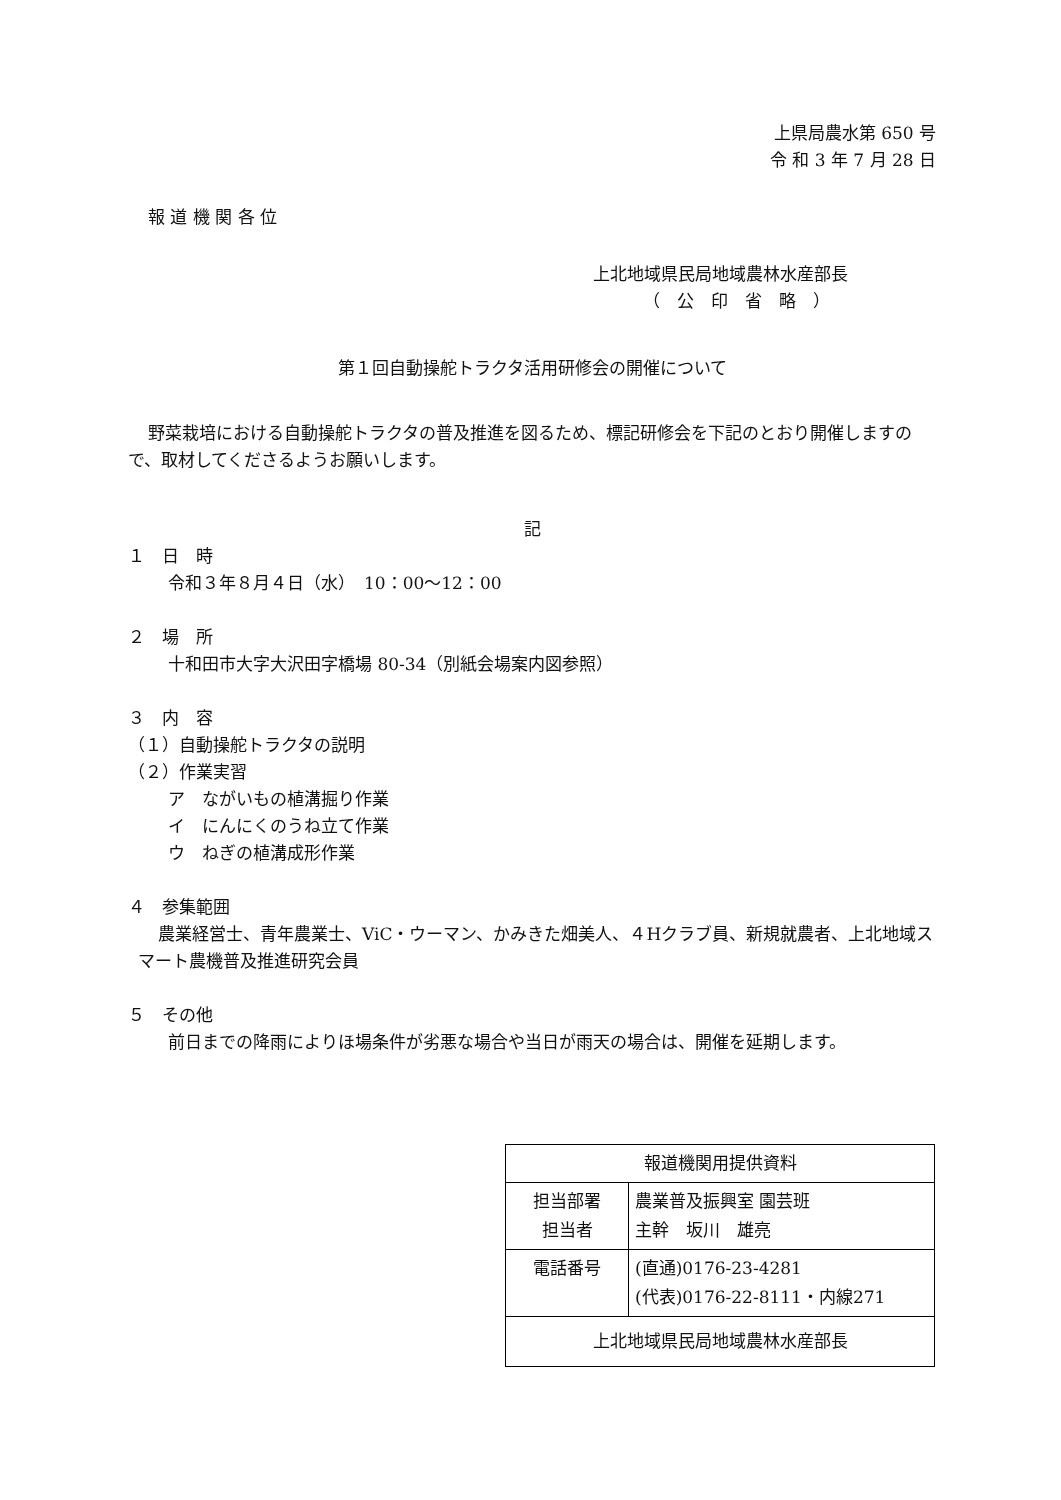上県局農水第 650 号
令 和 3 年 7 月 28 日
報 道 機 関 各 位
上北地域県民局地域農林水産部長
（　公　印　省　略　）
第１回自動操舵トラクタ活用研修会の開催について
野菜栽培における自動操舵トラクタの普及推進を図るため、標記研修会を下記のとおり開催しますので、取材してくださるようお願いします。
記
１　日　時
令和３年８月４日（水）　10：00～12：00
２　場　所
十和田市大字大沢田字橋場 80-34（別紙会場案内図参照）
３　内　容
（１）自動操舵トラクタの説明
（２）作業実習
ア　ながいもの植溝掘り作業
イ　にんにくのうね立て作業
ウ　ねぎの植溝成形作業
４　参集範囲
農業経営士、青年農業士、ViC・ウーマン、かみきた畑美人、４Hクラブ員、新規就農者、上北地域スマート農機普及推進研究会員
５　その他
前日までの降雨によりほ場条件が劣悪な場合や当日が雨天の場合は、開催を延期します。
| 報道機関用提供資料 | |
| 担当部署 担当者 | 農業普及振興室 園芸班 主幹 坂川 雄亮 |
| 電話番号 | (直通)0176-23-4281 (代表)0176-22-8111・内線271 |
| 上北地域県民局地域農林水産部長 | |